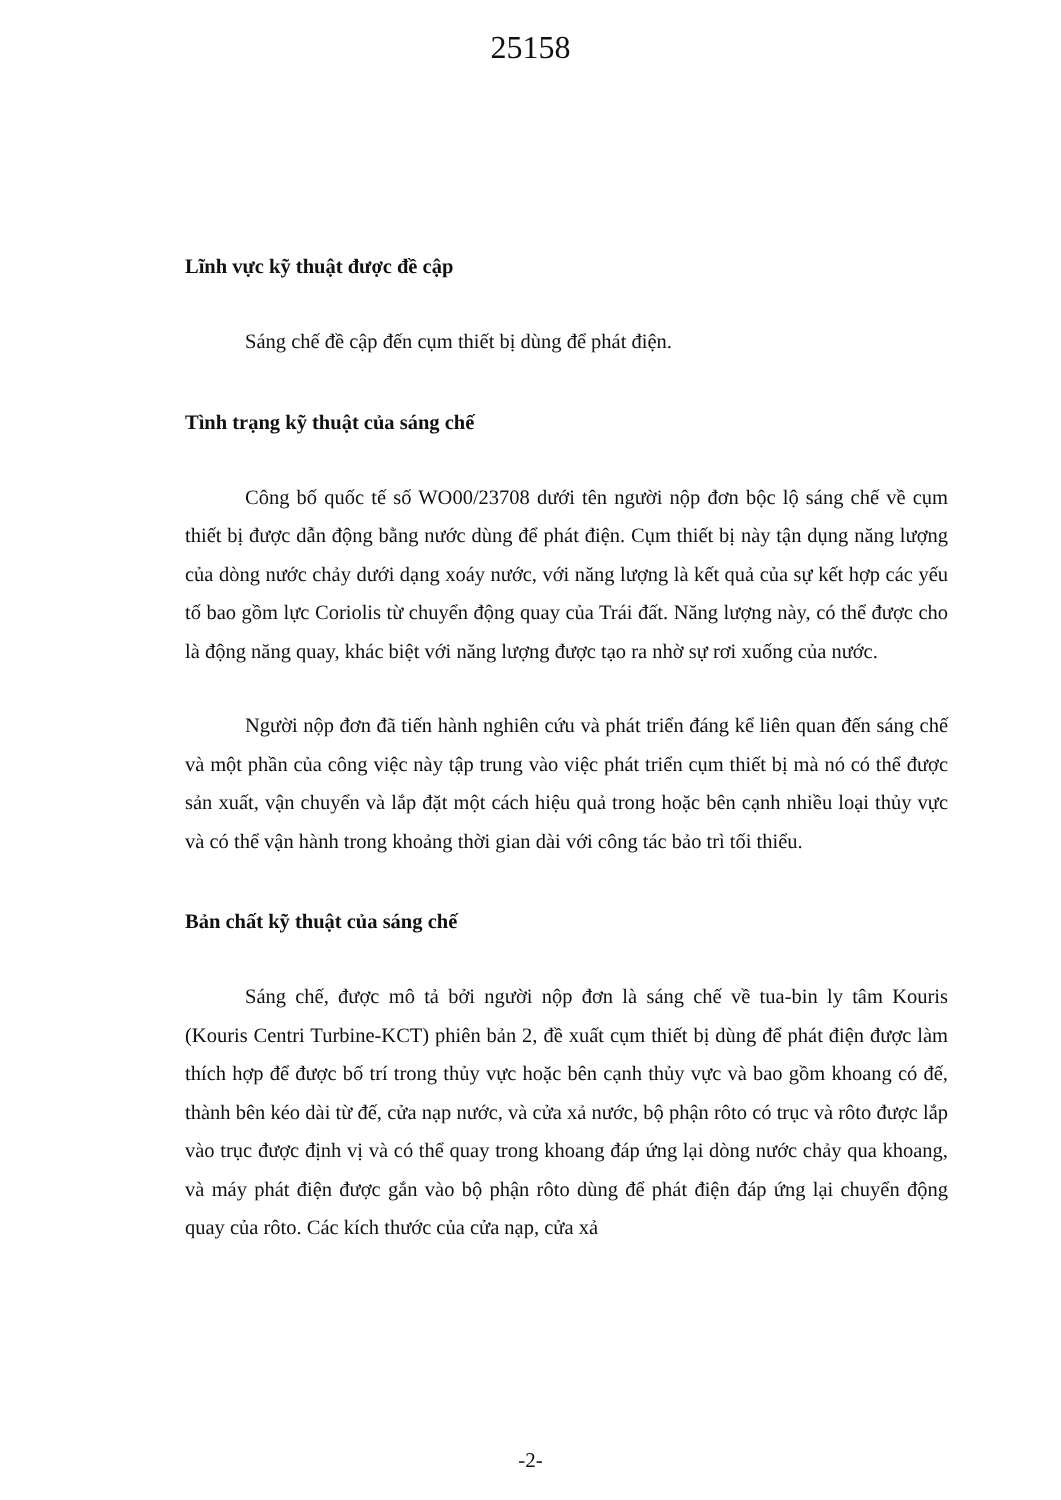25158
Lĩnh vực kỹ thuật được đề cập
Sáng chế đề cập đến cụm thiết bị dùng để phát điện.
Tình trạng kỹ thuật của sáng chế
Công bố quốc tế số WO00/23708 dưới tên người nộp đơn bộc lộ sáng chế về cụm thiết bị được dẫn động bằng nước dùng để phát điện. Cụm thiết bị này tận dụng năng lượng của dòng nước chảy dưới dạng xoáy nước, với năng lượng là kết quả của sự kết hợp các yếu tố bao gồm lực Coriolis từ chuyển động quay của Trái đất. Năng lượng này, có thể được cho là động năng quay, khác biệt với năng lượng được tạo ra nhờ sự rơi xuống của nước.
Người nộp đơn đã tiến hành nghiên cứu và phát triển đáng kể liên quan đến sáng chế và một phần của công việc này tập trung vào việc phát triển cụm thiết bị mà nó có thể được sản xuất, vận chuyển và lắp đặt một cách hiệu quả trong hoặc bên cạnh nhiều loại thủy vực và có thể vận hành trong khoảng thời gian dài với công tác bảo trì tối thiểu.
Bản chất kỹ thuật của sáng chế
Sáng chế, được mô tả bởi người nộp đơn là sáng chế về tua-bin ly tâm Kouris (Kouris Centri Turbine-KCT) phiên bản 2, đề xuất cụm thiết bị dùng để phát điện được làm thích hợp để được bố trí trong thủy vực hoặc bên cạnh thủy vực và bao gồm khoang có đế, thành bên kéo dài từ đế, cửa nạp nước, và cửa xả nước, bộ phận rôto có trục và rôto được lắp vào trục được định vị và có thể quay trong khoang đáp ứng lại dòng nước chảy qua khoang, và máy phát điện được gắn vào bộ phận rôto dùng để phát điện đáp ứng lại chuyển động quay của rôto. Các kích thước của cửa nạp, cửa xả
-2-